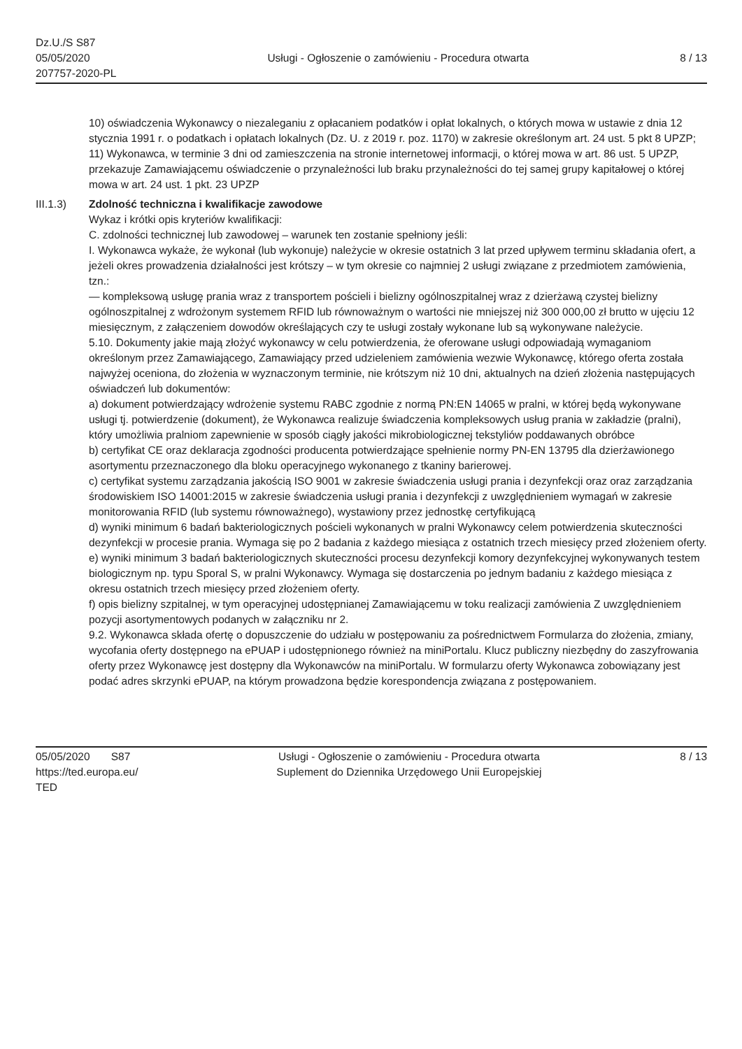Dz.U./S S87
05/05/2020
207757-2020-PL
Usługi - Ogłoszenie o zamówieniu - Procedura otwarta
8 / 13
10) oświadczenia Wykonawcy o niezaleganiu z opłacaniem podatków i opłat lokalnych, o których mowa w ustawie z dnia 12 stycznia 1991 r. o podatkach i opłatach lokalnych (Dz. U. z 2019 r. poz. 1170) w zakresie określonym art. 24 ust. 5 pkt 8 UPZP;
11) Wykonawca, w terminie 3 dni od zamieszczenia na stronie internetowej informacji, o której mowa w art. 86 ust. 5 UPZP, przekazuje Zamawiającemu oświadczenie o przynależności lub braku przynależności do tej samej grupy kapitałowej o której mowa w art. 24 ust. 1 pkt. 23 UPZP
III.1.3) Zdolność techniczna i kwalifikacje zawodowe
Wykaz i krótki opis kryteriów kwalifikacji:
C. zdolności technicznej lub zawodowej – warunek ten zostanie spełniony jeśli:
I. Wykonawca wykaże, że wykonał (lub wykonuje) należycie w okresie ostatnich 3 lat przed upływem terminu składania ofert, a jeżeli okres prowadzenia działalności jest krótszy – w tym okresie co najmniej 2 usługi związane z przedmiotem zamówienia, tzn.:
— kompleksową usługę prania wraz z transportem pościeli i bielizny ogólnoszpitalnej wraz z dzierżawą czystej bielizny ogólnoszpitalnej z wdrożonym systemem RFID lub równoważnym o wartości nie mniejszej niż 300 000,00 zł brutto w ujęciu 12 miesięcznym, z załączeniem dowodów określających czy te usługi zostały wykonane lub są wykonywane należycie.
5.10. Dokumenty jakie mają złożyć wykonawcy w celu potwierdzenia, że oferowane usługi odpowiadają wymaganiom określonym przez Zamawiającego, Zamawiający przed udzieleniem zamówienia wezwie Wykonawcę, którego oferta została najwyżej oceniona, do złożenia w wyznaczonym terminie, nie krótszym niż 10 dni, aktualnych na dzień złożenia następujących oświadczeń lub dokumentów:
a) dokument potwierdzający wdrożenie systemu RABC zgodnie z normą PN:EN 14065 w pralni, w której będą wykonywane usługi tj. potwierdzenie (dokument), że Wykonawca realizuje świadczenia kompleksowych usług prania w zakładzie (pralni), który umożliwia pralniom zapewnienie w sposób ciągły jakości mikrobiologicznej tekstyliów poddawanych obróbce
b) certyfikat CE oraz deklaracja zgodności producenta potwierdzające spełnienie normy PN-EN 13795 dla dzierżawionego asortymentu przeznaczonego dla bloku operacyjnego wykonanego z tkaniny barierowej.
c) certyfikat systemu zarządzania jakością ISO 9001 w zakresie świadczenia usługi prania i dezynfekcji oraz oraz zarządzania środowiskiem ISO 14001:2015 w zakresie świadczenia usługi prania i dezynfekcji z uwzględnieniem wymagań w zakresie monitorowania RFID (lub systemu równoważnego), wystawiony przez jednostkę certyfikującą
d) wyniki minimum 6 badań bakteriologicznych pościeli wykonanych w pralni Wykonawcy celem potwierdzenia skuteczności dezynfekcji w procesie prania. Wymaga się po 2 badania z każdego miesiąca z ostatnich trzech miesięcy przed złożeniem oferty.
e) wyniki minimum 3 badań bakteriologicznych skuteczności procesu dezynfekcji komory dezynfekcyjnej wykonywanych testem biologicznym np. typu Sporal S, w pralni Wykonawcy. Wymaga się dostarczenia po jednym badaniu z każdego miesiąca z okresu ostatnich trzech miesięcy przed złożeniem oferty.
f) opis bielizny szpitalnej, w tym operacyjnej udostępnianej Zamawiającemu w toku realizacji zamówienia Z uwzględnieniem pozycji asortymentowych podanych w załączniku nr 2.
9.2. Wykonawca składa ofertę o dopuszczenie do udziału w postępowaniu za pośrednictwem Formularza do złożenia, zmiany, wycofania oferty dostępnego na ePUAP i udostępnionego również na miniPortalu. Klucz publiczny niezbędny do zaszyfrowania oferty przez Wykonawcę jest dostępny dla Wykonawców na miniPortalu. W formularzu oferty Wykonawca zobowiązany jest podać adres skrzynki ePUAP, na którym prowadzona będzie korespondencja związana z postępowaniem.
05/05/2020 S87
https://ted.europa.eu/
TED
Usługi - Ogłoszenie o zamówieniu - Procedura otwarta
Suplement do Dziennika Urzędowego Unii Europejskiej
8 / 13